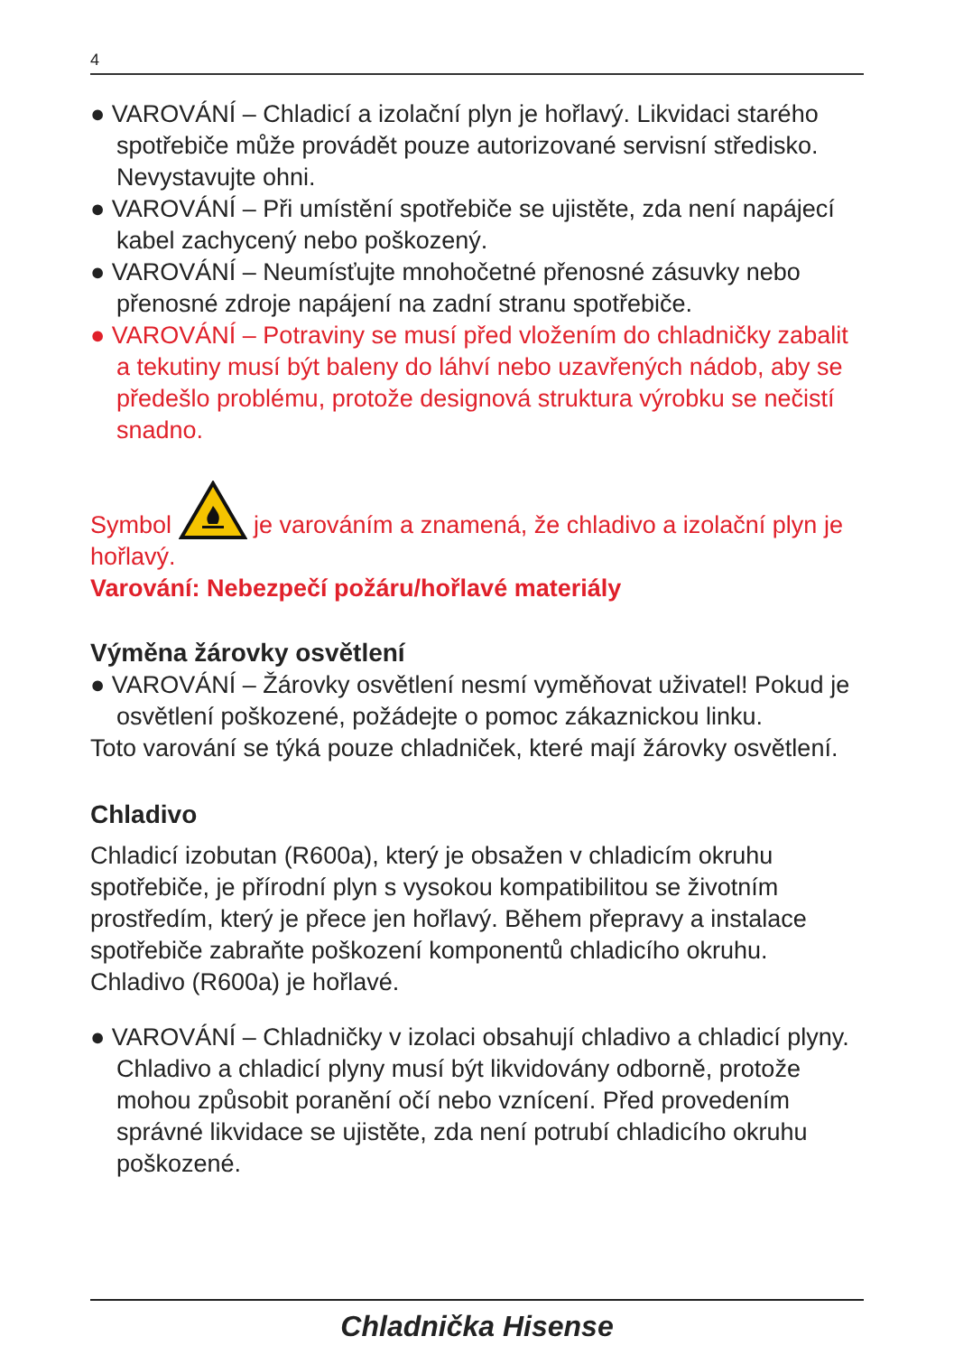4
● VAROVÁNÍ – Chladicí a izolační plyn je hořlavý. Likvidaci starého spotřebiče může provádět pouze autorizované servisní středisko. Nevystavujte ohni.
● VAROVÁNÍ – Při umístění spotřebiče se ujistěte, zda není napájecí kabel zachycený nebo poškozený.
● VAROVÁNÍ – Neumísťujte mnohočetné přenosné zásuvky nebo přenosné zdroje napájení na zadní stranu spotřebiče.
● VAROVÁNÍ – Potraviny se musí před vložením do chladničky zabalit a tekutiny musí být baleny do láhví nebo uzavřených nádob, aby se předešlo problému, protože designová struktura výrobku se nečistí snadno.
Symbol je varováním a znamená, že chladivo a izolační plyn je hořlavý.
Varování: Nebezpečí požáru/hořlavé materiály
Výměna žárovky osvětlení
● VAROVÁNÍ – Žárovky osvětlení nesmí vyměňovat uživatel! Pokud je osvětlení poškozené, požádejte o pomoc zákaznickou linku.
Toto varování se týká pouze chladniček, které mají žárovky osvětlení.
Chladivo
Chladicí izobutan (R600a), který je obsažen v chladicím okruhu spotřebiče, je přírodní plyn s vysokou kompatibilitou se životním prostředím, který je přece jen hořlavý. Během přepravy a instalace spotřebiče zabraňte poškození komponentů chladicího okruhu. Chladivo (R600a) je hořlavé.
● VAROVÁNÍ – Chladničky v izolaci obsahují chladivo a chladicí plyny. Chladivo a chladicí plyny musí být likvidovány odborně, protože mohou způsobit poranění očí nebo vznícení. Před provedením správné likvidace se ujistěte, zda není potrubí chladicího okruhu poškozené.
Chladnička Hisense